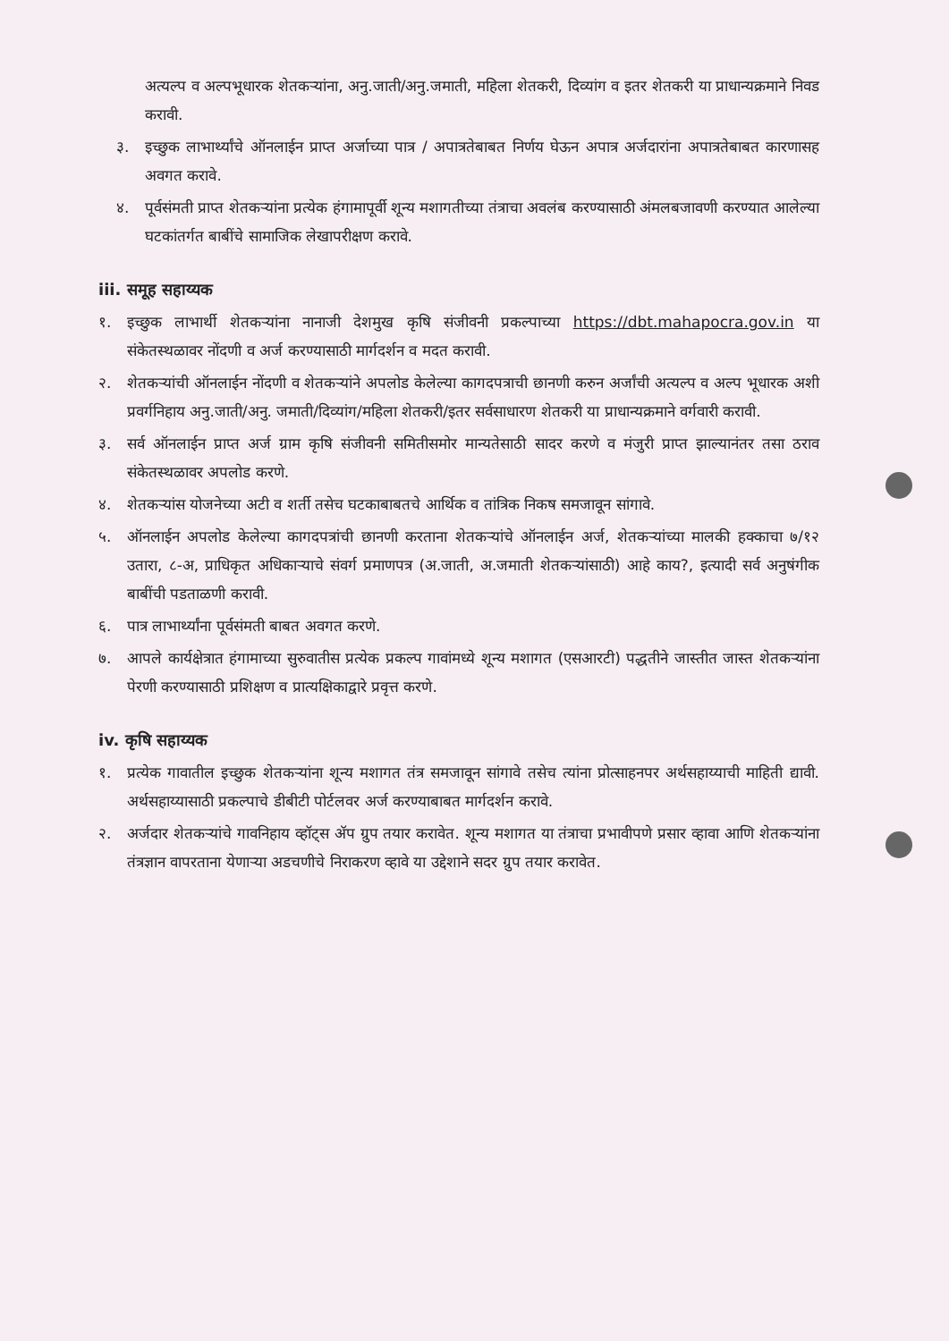अत्यल्प व अल्पभूधारक शेतकऱ्यांना, अनु.जाती/अनु.जमाती, महिला शेतकरी, दिव्यांग व इतर शेतकरी या प्राधान्यक्रमाने निवड करावी.
३. इच्छुक लाभार्थ्यांचे ऑनलाईन प्राप्त अर्जाच्या पात्र / अपात्रतेबाबत निर्णय घेऊन अपात्र अर्जदारांना अपात्रतेबाबत कारणासह अवगत करावे.
४. पूर्वसंमती प्राप्त शेतकऱ्यांना प्रत्येक हंगामापूर्वी शून्य मशागतीच्या तंत्राचा अवलंब करण्यासाठी अंमलबजावणी करण्यात आलेल्या घटकांतर्गत बाबींचे सामाजिक लेखापरीक्षण करावे.
iii. समूह सहाय्यक
१. इच्छुक लाभार्थी शेतकऱ्यांना नानाजी देशमुख कृषि संजीवनी प्रकल्पाच्या https://dbt.mahapocra.gov.in या संकेतस्थळावर नोंदणी व अर्ज करण्यासाठी मार्गदर्शन व मदत करावी.
२. शेतकऱ्यांची ऑनलाईन नोंदणी व शेतकऱ्यांने अपलोड केलेल्या कागदपत्राची छानणी करुन अर्जांची अत्यल्प व अल्प भूधारक अशी प्रवर्गनिहाय अनु.जाती/अनु. जमाती/दिव्यांग/महिला शेतकरी/इतर सर्वसाधारण शेतकरी या प्राधान्यक्रमाने वर्गवारी करावी.
३. सर्व ऑनलाईन प्राप्त अर्ज ग्राम कृषि संजीवनी समितीसमोर मान्यतेसाठी सादर करणे व मंजुरी प्राप्त झाल्यानंतर तसा ठराव संकेतस्थळावर अपलोड करणे.
४. शेतकऱ्यांस योजनेच्या अटी व शर्ती तसेच घटकाबाबतचे आर्थिक व तांत्रिक निकष समजावून सांगावे.
५. ऑनलाईन अपलोड केलेल्या कागदपत्रांची छानणी करताना शेतकऱ्यांचे ऑनलाईन अर्ज, शेतकऱ्यांच्या मालकी हक्काचा ७/१२ उतारा, ८-अ, प्राधिकृत अधिकाऱ्याचे संवर्ग प्रमाणपत्र (अ.जाती, अ.जमाती शेतकऱ्यांसाठी) आहे काय?, इत्यादी सर्व अनुषंगीक बाबींची पडताळणी करावी.
६. पात्र लाभार्थ्यांना पूर्वसंमती बाबत अवगत करणे.
७. आपले कार्यक्षेत्रात हंगामाच्या सुरुवातीस प्रत्येक प्रकल्प गावांमध्ये शून्य मशागत (एसआरटी) पद्धतीने जास्तीत जास्त शेतकऱ्यांना पेरणी करण्यासाठी प्रशिक्षण व प्रात्यक्षिकाद्वारे प्रवृत्त करणे.
iv. कृषि सहाय्यक
१. प्रत्येक गावातील इच्छुक शेतकऱ्यांना शून्य मशागत तंत्र समजावून सांगावे तसेच त्यांना प्रोत्साहनपर अर्थसहाय्याची माहिती द्यावी. अर्थसहाय्यासाठी प्रकल्पाचे डीबीटी पोर्टलवर अर्ज करण्याबाबत मार्गदर्शन करावे.
२. अर्जदार शेतकऱ्यांचे गावनिहाय व्हॉट्स ॲप ग्रुप तयार करावेत. शून्य मशागत या तंत्राचा प्रभावीपणे प्रसार व्हावा आणि शेतकऱ्यांना तंत्रज्ञान वापरताना येणाऱ्या अडचणीचे निराकरण व्हावे या उद्देशाने सदर ग्रुप तयार करावेत.